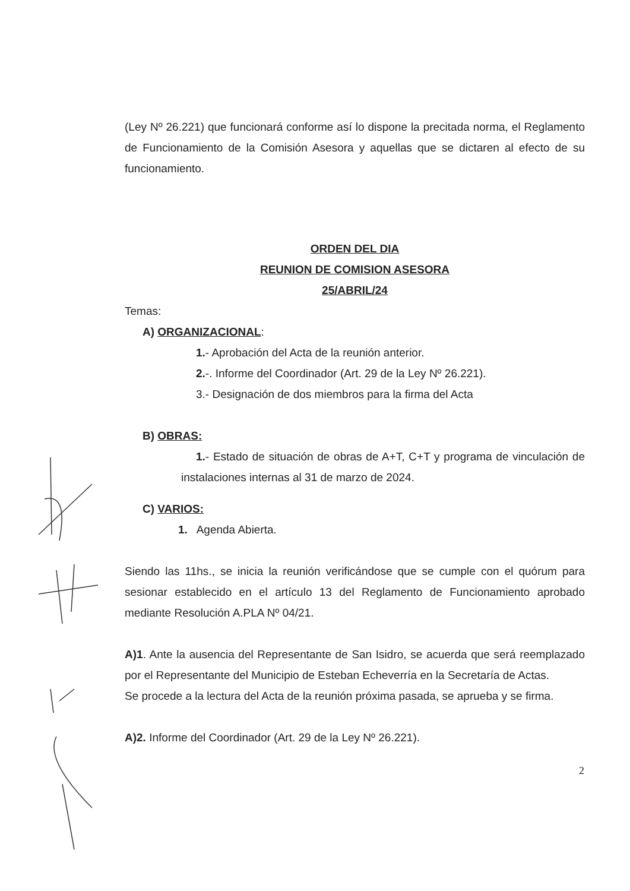(Ley Nº 26.221) que funcionará conforme así lo dispone la precitada norma, el Reglamento de Funcionamiento de la Comisión Asesora y aquellas que se dictaren al efecto de su funcionamiento.
ORDEN DEL DIA
REUNION DE COMISION ASESORA
25/ABRIL/24
Temas:
A) ORGANIZACIONAL:
1.- Aprobación del Acta de la reunión anterior.
2.-. Informe del Coordinador (Art. 29 de la Ley Nº 26.221).
3.- Designación de dos miembros para la firma del Acta
B) OBRAS:
1.- Estado de situación de obras de A+T, C+T y programa de vinculación de instalaciones internas al 31 de marzo de 2024.
C) VARIOS:
1. Agenda Abierta.
Siendo las 11hs., se inicia la reunión verificándose que se cumple con el quórum para sesionar establecido en el artículo 13 del Reglamento de Funcionamiento aprobado mediante Resolución A.PLA Nº 04/21.
A)1. Ante la ausencia del Representante de San Isidro, se acuerda que será reemplazado por el Representante del Municipio de Esteban Echeverría en la Secretaría de Actas.
Se procede a la lectura del Acta de la reunión próxima pasada, se aprueba y se firma.
A)2. Informe del Coordinador (Art. 29 de la Ley Nº 26.221).
2